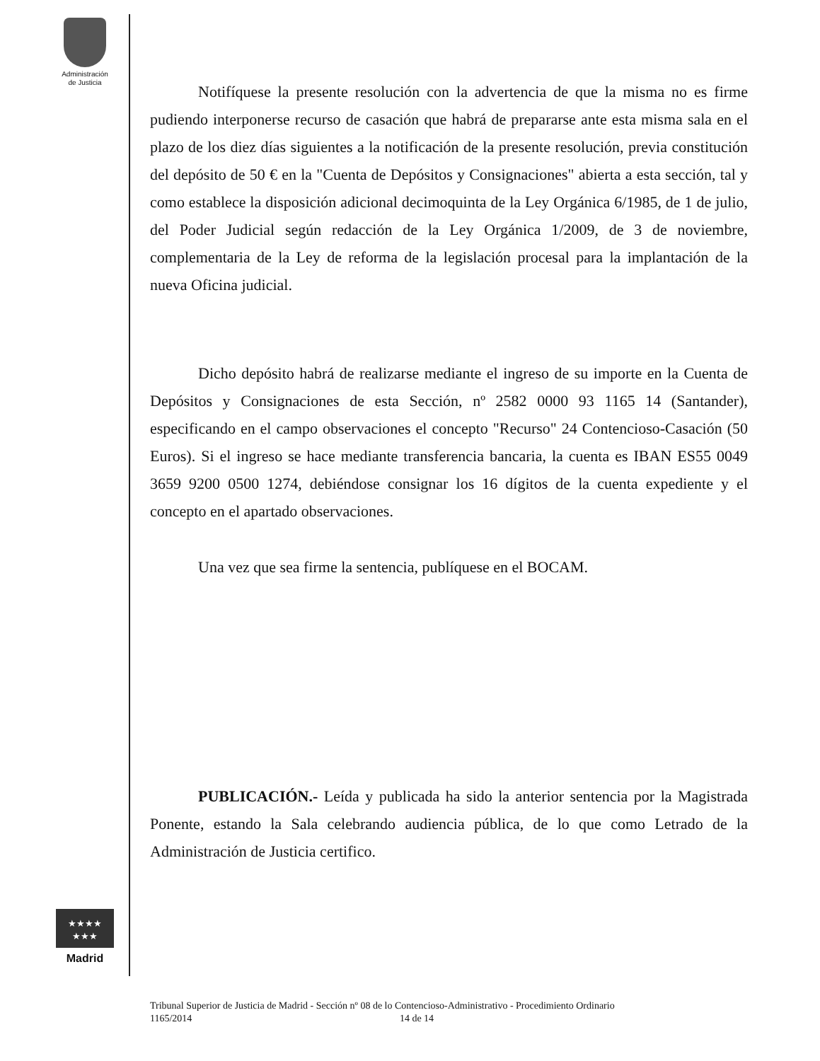Administración
de Justicia
Notifíquese la presente resolución con la advertencia de que la misma no es firme pudiendo interponerse recurso de casación que habrá de prepararse ante esta misma sala en el plazo de los diez días siguientes a la notificación de la presente resolución, previa constitución del depósito de 50 € en la "Cuenta de Depósitos y Consignaciones" abierta a esta sección, tal y como establece la disposición adicional decimoquinta de la Ley Orgánica 6/1985, de 1 de julio, del Poder Judicial según redacción de la Ley Orgánica 1/2009, de 3 de noviembre, complementaria de la Ley de reforma de la legislación procesal para la implantación de la nueva Oficina judicial.
Dicho depósito habrá de realizarse mediante el ingreso de su importe en la Cuenta de Depósitos y Consignaciones de esta Sección, nº 2582 0000 93 1165 14 (Santander), especificando en el campo observaciones el concepto "Recurso" 24 Contenciosо-Casación (50 Euros). Si el ingreso se hace mediante transferencia bancaria, la cuenta es IBAN ES55 0049 3659 9200 0500 1274, debiéndose consignar los 16 dígitos de la cuenta expediente y el concepto en el apartado observaciones.
Una vez que sea firme la sentencia, publíquese en el BOCAM.
PUBLICACIÓN.- Leída y publicada ha sido la anterior sentencia por la Magistrada Ponente, estando la Sala celebrando audiencia pública, de lo que como Letrado de la Administración de Justicia certifico.
★★★★
★★★
Madrid
Tribunal Superior de Justicia de Madrid - Sección nº 08 de lo Contencioso-Administrativo - Procedimiento Ordinario
1165/2014 14 de 14